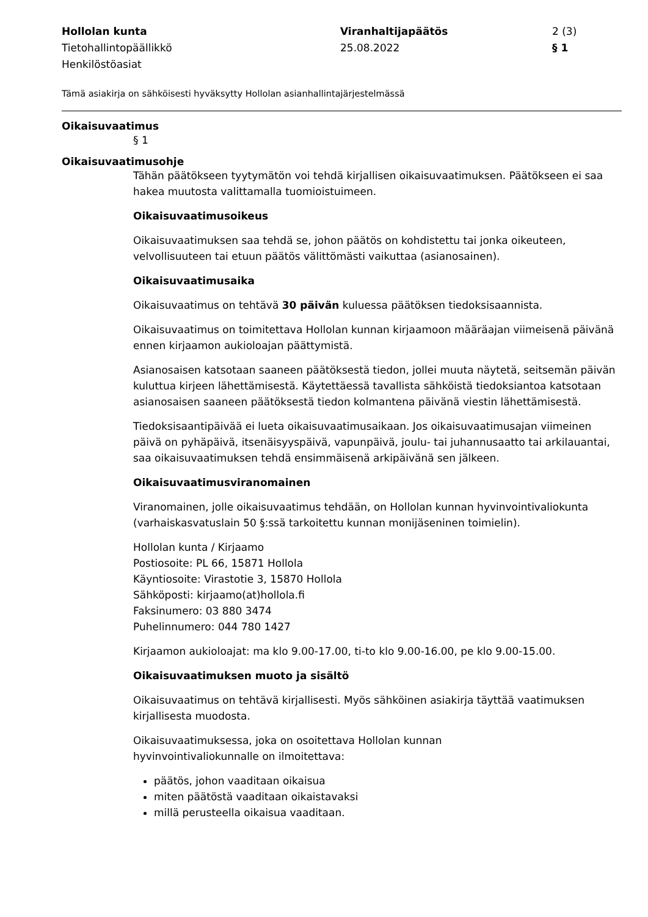Hollolan kunta
Tietohallintopäällikkö
Henkilöstöasiat
Viranhaltijapäätös
25.08.2022
2 (3)
§ 1
Tämä asiakirja on sähköisesti hyväksytty Hollolan asianhallintajärjestelmässä
Oikaisuvaatimus
§ 1
Oikaisuvaatimusohje
Tähän päätökseen tyytymätön voi tehdä kirjallisen oikaisuvaatimuksen. Päätökseen ei saa hakea muutosta valittamalla tuomioistuimeen.
Oikaisuvaatimusoikeus
Oikaisuvaatimuksen saa tehdä se, johon päätös on kohdistettu tai jonka oikeuteen, velvollisuuteen tai etuun päätös välittömästi vaikuttaa (asianosainen).
Oikaisuvaatimusaika
Oikaisuvaatimus on tehtävä 30 päivän kuluessa päätöksen tiedoksisaannista.
Oikaisuvaatimus on toimitettava Hollolan kunnan kirjaamoon määräajan viimeisenä päivänä ennen kirjaamon aukioloajan päättymistä.
Asianosaisen katsotaan saaneen päätöksestä tiedon, jollei muuta näytetä, seitsemän päivän kuluttua kirjeen lähettämisestä. Käytettäessä tavallista sähköistä tiedoksiantoa katsotaan asianosaisen saaneen päätöksestä tiedon kolmantena päivänä viestin lähettämisestä.
Tiedoksisaantipäivää ei lueta oikaisuvaatimusaikaan. Jos oikaisuvaatimusajan viimeinen päivä on pyhäpäivä, itsenäisyyspäivä, vapunpäivä, joulu- tai juhannusaatto tai arkilauantai, saa oikaisuvaatimuksen tehdä ensimmäisenä arkipäivänä sen jälkeen.
Oikaisuvaatimusviranomainen
Viranomainen, jolle oikaisuvaatimus tehdään, on Hollolan kunnan hyvinvointivaliokunta (varhaiskasvatuslain 50 §:ssä tarkoitettu kunnan monijäseninen toimielin).
Hollolan kunta / Kirjaamo
Postiosoite: PL 66, 15871 Hollola
Käyntiosoite: Virastotie 3, 15870 Hollola
Sähköposti: kirjaamo(at)hollola.fi
Faksinumero: 03 880 3474
Puhelinnumero: 044 780 1427
Kirjaamon aukioloajat: ma klo 9.00-17.00, ti-to klo 9.00-16.00, pe klo 9.00-15.00.
Oikaisuvaatimuksen muoto ja sisältö
Oikaisuvaatimus on tehtävä kirjallisesti. Myös sähköinen asiakirja täyttää vaatimuksen kirjallisesta muodosta.
Oikaisuvaatimuksessa, joka on osoitettava Hollolan kunnan
hyvinvointivaliokunnalle on ilmoitettava:
päätös, johon vaaditaan oikaisua
miten päätöstä vaaditaan oikaistavaksi
millä perusteella oikaisua vaaditaan.